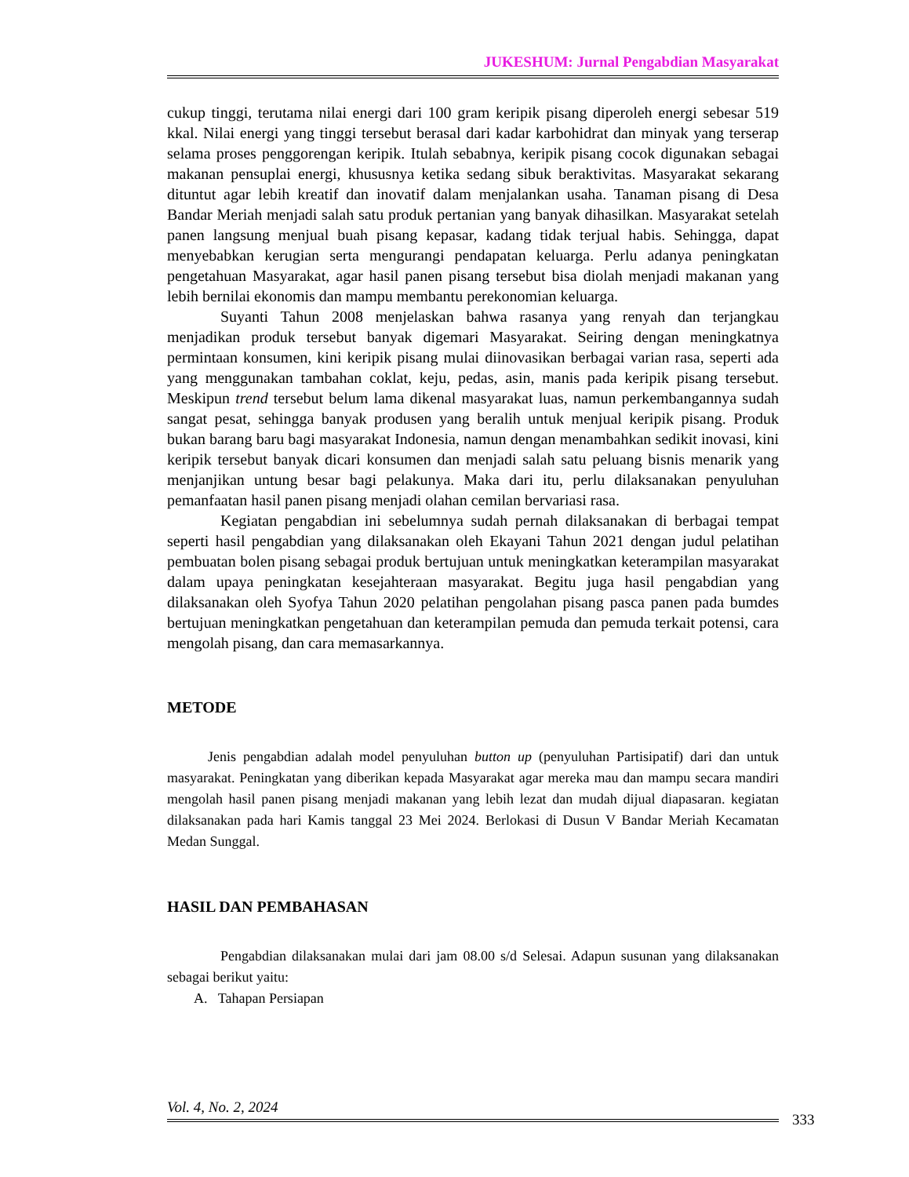JUKESHUM: Jurnal Pengabdian Masyarakat
cukup tinggi, terutama nilai energi dari 100 gram keripik pisang diperoleh energi sebesar 519 kkal. Nilai energi yang tinggi tersebut berasal dari kadar karbohidrat dan minyak yang terserap selama proses penggorengan keripik. Itulah sebabnya, keripik pisang cocok digunakan sebagai makanan pensuplai energi, khususnya ketika sedang sibuk beraktivitas. Masyarakat sekarang dituntut agar lebih kreatif dan inovatif dalam menjalankan usaha. Tanaman pisang di Desa Bandar Meriah menjadi salah satu produk pertanian yang banyak dihasilkan. Masyarakat setelah panen langsung menjual buah pisang kepasar, kadang tidak terjual habis. Sehingga, dapat menyebabkan kerugian serta mengurangi pendapatan keluarga. Perlu adanya peningkatan pengetahuan Masyarakat, agar hasil panen pisang tersebut bisa diolah menjadi makanan yang lebih bernilai ekonomis dan mampu membantu perekonomian keluarga.
Suyanti Tahun 2008 menjelaskan bahwa rasanya yang renyah dan terjangkau menjadikan produk tersebut banyak digemari Masyarakat. Seiring dengan meningkatnya permintaan konsumen, kini keripik pisang mulai diinovasikan berbagai varian rasa, seperti ada yang menggunakan tambahan coklat, keju, pedas, asin, manis pada keripik pisang tersebut. Meskipun trend tersebut belum lama dikenal masyarakat luas, namun perkembangannya sudah sangat pesat, sehingga banyak produsen yang beralih untuk menjual keripik pisang. Produk bukan barang baru bagi masyarakat Indonesia, namun dengan menambahkan sedikit inovasi, kini keripik tersebut banyak dicari konsumen dan menjadi salah satu peluang bisnis menarik yang menjanjikan untung besar bagi pelakunya. Maka dari itu, perlu dilaksanakan penyuluhan pemanfaatan hasil panen pisang menjadi olahan cemilan bervariasi rasa.
Kegiatan pengabdian ini sebelumnya sudah pernah dilaksanakan di berbagai tempat seperti hasil pengabdian yang dilaksanakan oleh Ekayani Tahun 2021 dengan judul pelatihan pembuatan bolen pisang sebagai produk bertujuan untuk meningkatkan keterampilan masyarakat dalam upaya peningkatan kesejahteraan masyarakat. Begitu juga hasil pengabdian yang dilaksanakan oleh Syofya Tahun 2020 pelatihan pengolahan pisang pasca panen pada bumdes bertujuan meningkatkan pengetahuan dan keterampilan pemuda dan pemuda terkait potensi, cara mengolah pisang, dan cara memasarkannya.
METODE
Jenis pengabdian adalah model penyuluhan button up (penyuluhan Partisipatif) dari dan untuk masyarakat. Peningkatan yang diberikan kepada Masyarakat agar mereka mau dan mampu secara mandiri mengolah hasil panen pisang menjadi makanan yang lebih lezat dan mudah dijual diapasaran. kegiatan dilaksanakan pada hari Kamis tanggal 23 Mei 2024. Berlokasi di Dusun V Bandar Meriah Kecamatan Medan Sunggal.
HASIL DAN PEMBAHASAN
Pengabdian dilaksanakan mulai dari jam 08.00 s/d Selesai. Adapun susunan yang dilaksanakan sebagai berikut yaitu:
A. Tahapan Persiapan
Vol. 4, No. 2, 2024
333